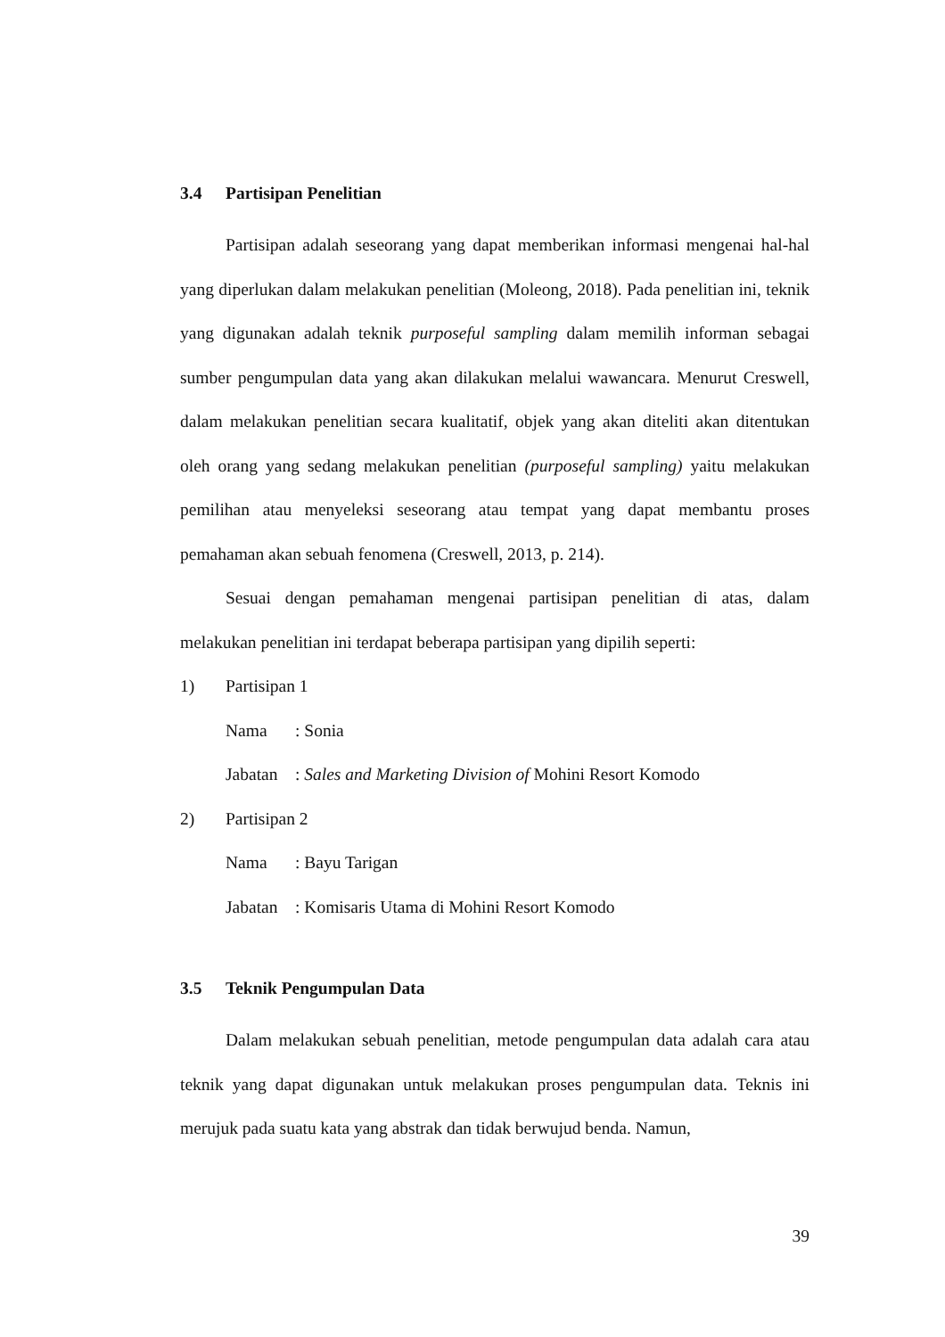3.4 Partisipan Penelitian
Partisipan adalah seseorang yang dapat memberikan informasi mengenai hal-hal yang diperlukan dalam melakukan penelitian (Moleong, 2018). Pada penelitian ini, teknik yang digunakan adalah teknik purposeful sampling dalam memilih informan sebagai sumber pengumpulan data yang akan dilakukan melalui wawancara. Menurut Creswell, dalam melakukan penelitian secara kualitatif, objek yang akan diteliti akan ditentukan oleh orang yang sedang melakukan penelitian (purposeful sampling) yaitu melakukan pemilihan atau menyeleksi seseorang atau tempat yang dapat membantu proses pemahaman akan sebuah fenomena (Creswell, 2013, p. 214).
Sesuai dengan pemahaman mengenai partisipan penelitian di atas, dalam melakukan penelitian ini terdapat beberapa partisipan yang dipilih seperti:
1) Partisipan 1
Nama: Sonia
Jabatan: Sales and Marketing Division of Mohini Resort Komodo
2) Partisipan 2
Nama: Bayu Tarigan
Jabatan: Komisaris Utama di Mohini Resort Komodo
3.5 Teknik Pengumpulan Data
Dalam melakukan sebuah penelitian, metode pengumpulan data adalah cara atau teknik yang dapat digunakan untuk melakukan proses pengumpulan data. Teknis ini merujuk pada suatu kata yang abstrak dan tidak berwujud benda. Namun,
39